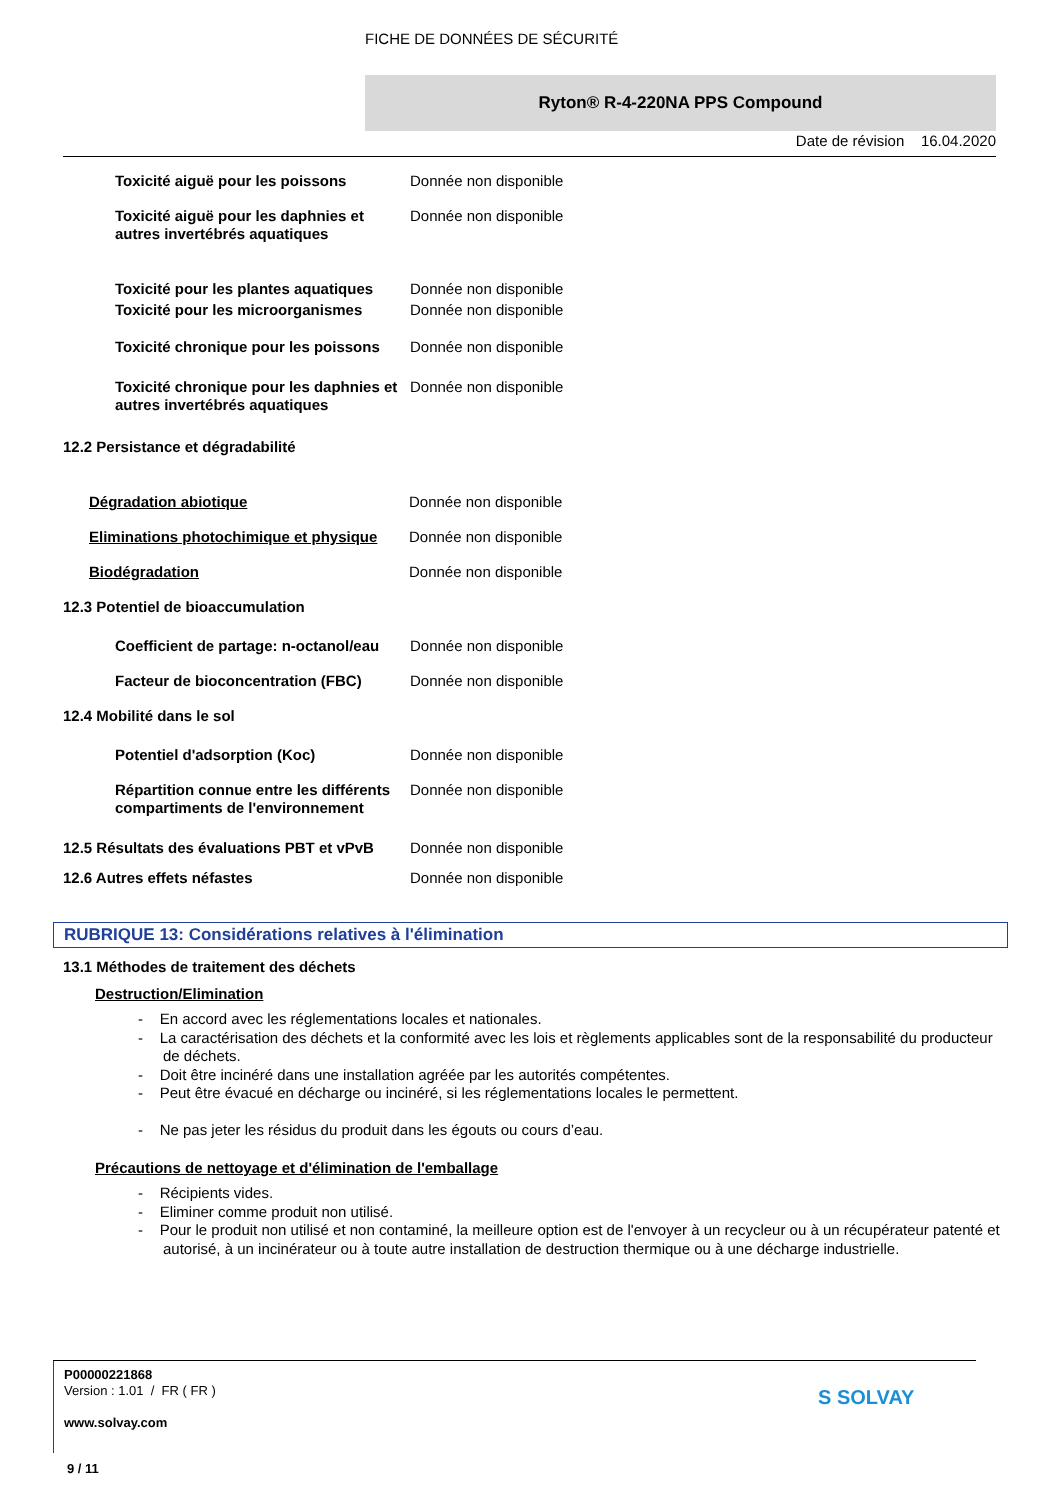FICHE DE DONNÉES DE SÉCURITÉ
Ryton® R-4-220NA PPS Compound
Date de révision 16.04.2020
| Toxicité aiguë pour les poissons | Donnée non disponible |
| Toxicité aiguë pour les daphnies et autres invertébrés aquatiques | Donnée non disponible |
| Toxicité pour les plantes aquatiques | Donnée non disponible |
| Toxicité pour les microorganismes | Donnée non disponible |
| Toxicité chronique pour les poissons | Donnée non disponible |
| Toxicité chronique pour les daphnies et autres invertébrés aquatiques | Donnée non disponible |
12.2 Persistance et dégradabilité
| Dégradation abiotique | Donnée non disponible |
| Eliminations photochimique et physique | Donnée non disponible |
| Biodégradation | Donnée non disponible |
12.3 Potentiel de bioaccumulation
| Coefficient de partage: n-octanol/eau | Donnée non disponible |
| Facteur de bioconcentration (FBC) | Donnée non disponible |
12.4 Mobilité dans le sol
| Potentiel d'adsorption (Koc) | Donnée non disponible |
| Répartition connue entre les différents compartiments de l'environnement | Donnée non disponible |
| 12.5 Résultats des évaluations PBT et vPvB | Donnée non disponible |
| 12.6 Autres effets néfastes | Donnée non disponible |
RUBRIQUE 13: Considérations relatives à l'élimination
13.1 Méthodes de traitement des déchets
Destruction/Elimination
- En accord avec les réglementations locales et nationales.
- La caractérisation des déchets et la conformité avec les lois et règlements applicables sont de la responsabilité du producteur de déchets.
- Doit être incinéré dans une installation agréée par les autorités compétentes.
- Peut être évacué en décharge ou incinéré, si les réglementations locales le permettent.
- Ne pas jeter les résidus du produit dans les égouts ou cours d’eau.
Précautions de nettoyage et d'élimination de l'emballage
- Récipients vides.
- Eliminer comme produit non utilisé.
- Pour le produit non utilisé et non contaminé, la meilleure option est de l'envoyer à un recycleur ou à un récupérateur patenté et autorisé, à un incinérateur ou à toute autre installation de destruction thermique ou à une décharge industrielle.
P00000221868
Version : 1.01 / FR ( FR )
www.solvay.com
9 / 11
S SOLVAY